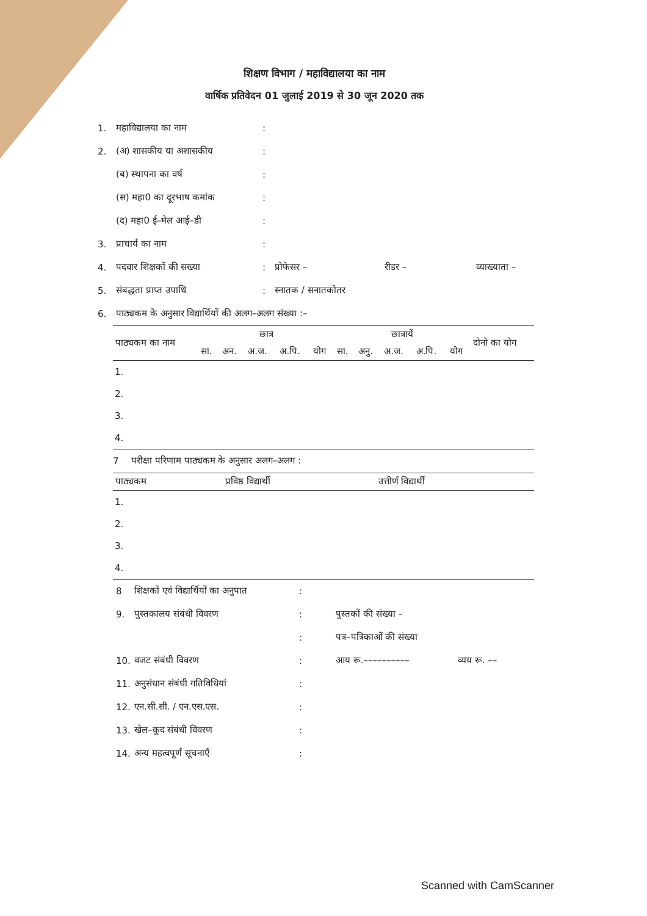शिक्षण विभाग / महाविद्यालया का नाम
वार्षिक प्रतिवेदन 01 जुलाई 2019 से 30 जून 2020 तक
1. महाविद्यालया का नाम:
2. (अ) शासकीय या अशासकीय:
(ब) स्थापना का वर्ष:
(स) महा0 का दूरभाष कमांक:
(द) महा0 ई–मेल आई–डी:
3. प्राचार्य का नाम:
4. पदवार शिक्षकों की सख्या: प्रोफेसर – रीडर – व्याख्याता –
5. संबद्धता प्राप्त उपाधि: स्नातक / सनातकोतर
6. पाठ्यकम के अनुसार विद्यार्थियों की अलग–अलग संख्या :–
| पाठ्यकम का नाम | छात्र | | | | | छात्रायें | | | | | दोनो का योग |
| --- | --- | --- | --- | --- | --- | --- | --- | --- | --- | --- | --- |
| | सा. | अन. | अ.ज. | अ.पि. | योग | सा. | अनु. | अ.ज. | अ.पि. | योग | |
| 1. | | | | | | | | | | | |
| 2. | | | | | | | | | | | |
| 3. | | | | | | | | | | | |
| 4. | | | | | | | | | | | |
7 परीक्षा परिणाम पाठ्यकम के अनुसार अलग–अलग :
| पाठ्यकम | प्रविष्ठ विद्यार्थी | उत्तीर्ण विद्यार्थी |
| --- | --- | --- |
| 1. | | |
| 2. | | |
| 3. | | |
| 4. | | |
8 शिक्षकों एवं विद्यार्थियों का अनुपात:
9. पुस्तकालय संबंधी विवरण: पुस्तकों की संख्या –
: पत्र–पत्रिकाओं की संख्या
10. वजट संबंधी विवरण: आय रू.–––––––––– व्यय रू. ––
11. अनुसंधान संबंधी गतिविधियां:
12. एन.सी.सी. / एन.एस.एस.:
13. खेल–कूद संबंधी विवरण:
14. अन्य महत्वपूर्ण सूचनाएँ:
Scanned with CamScanner